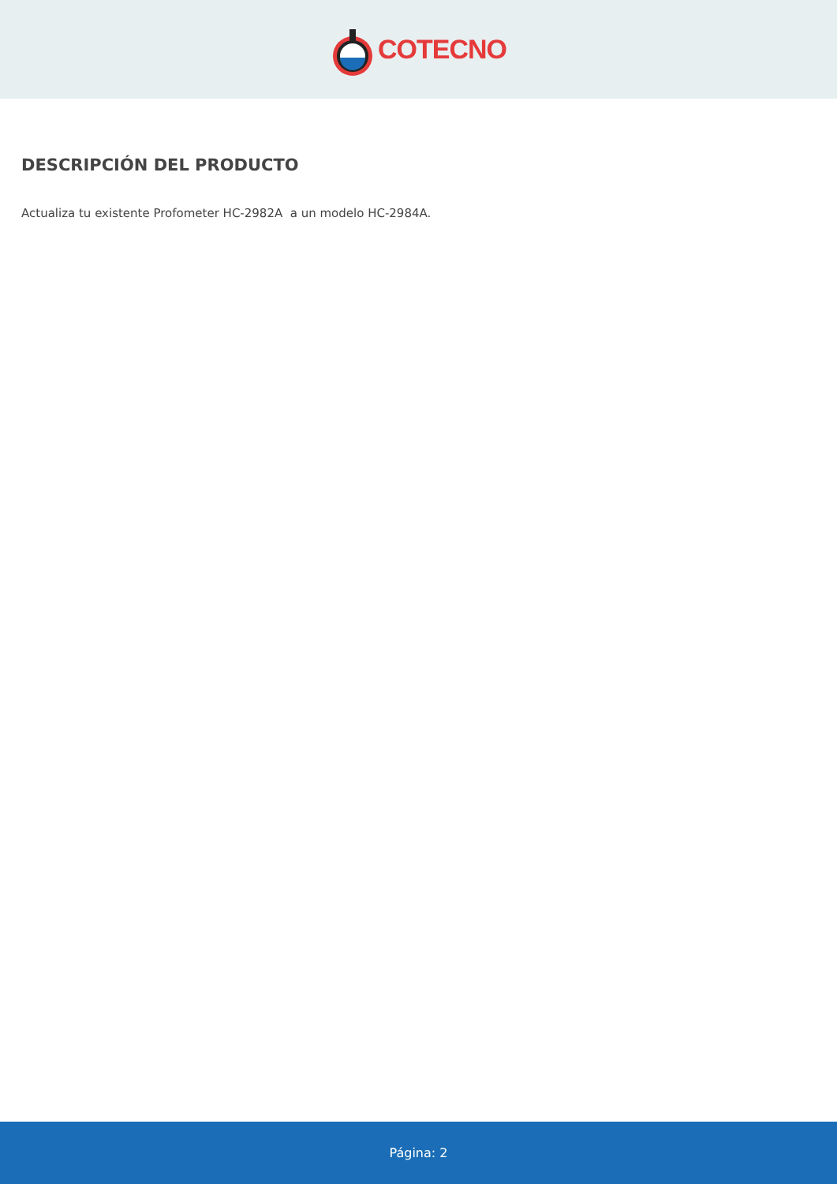COTECNO
DESCRIPCIÓN DEL PRODUCTO
Actualiza tu existente Profometer HC-2982A a un modelo HC-2984A.
Página: 2